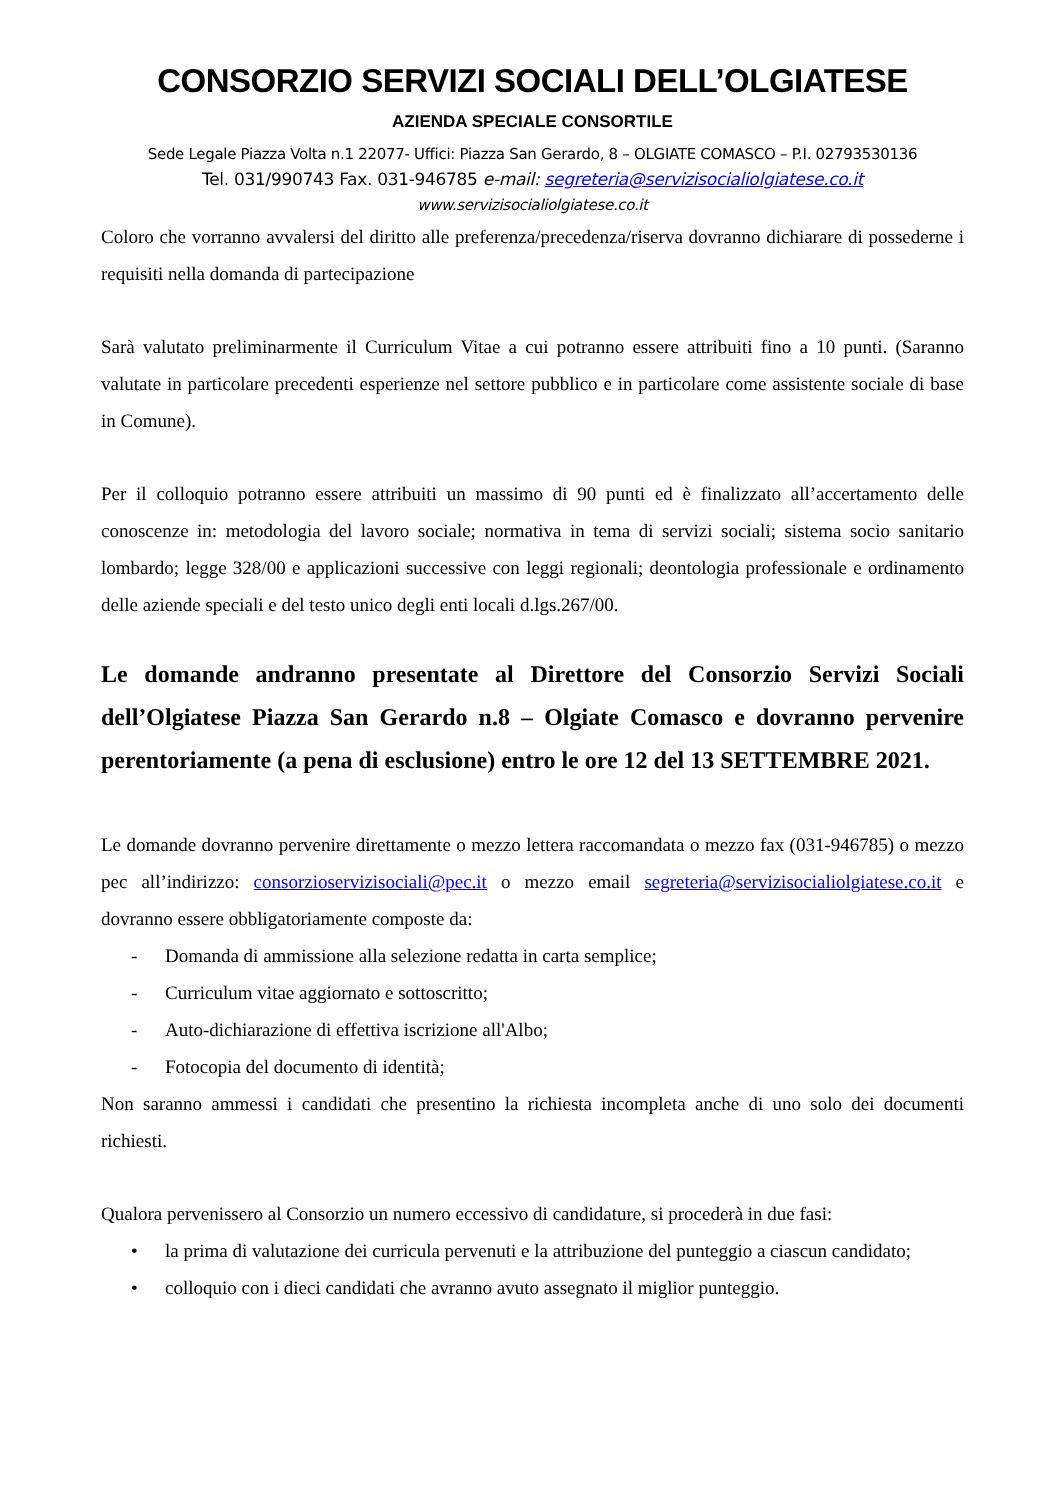CONSORZIO SERVIZI SOCIALI DELL’OLGIATESE
AZIENDA SPECIALE CONSORTILE
Sede Legale Piazza Volta n.1 22077- Uffici: Piazza San Gerardo, 8 – OLGIATE COMASCO – P.I. 02793530136
Tel. 031/990743 Fax. 031-946785 e-mail: segreteria@servizisocialiolgiatese.co.it
www.servizisocialiolgiatese.co.it
Coloro che vorranno avvalersi del diritto alle preferenza/precedenza/riserva dovranno dichiarare di possederne i requisiti nella domanda di partecipazione
Sarà valutato preliminarmente il Curriculum Vitae a cui potranno essere attribuiti fino a 10 punti. (Saranno valutate in particolare precedenti esperienze nel settore pubblico e in particolare come assistente sociale di base in Comune).
Per il colloquio potranno essere attribuiti un massimo di 90 punti ed è finalizzato all’accertamento delle conoscenze in: metodologia del lavoro sociale; normativa in tema di servizi sociali; sistema socio sanitario lombardo; legge 328/00 e applicazioni successive con leggi regionali; deontologia professionale e ordinamento delle aziende speciali e del testo unico degli enti locali d.lgs.267/00.
Le domande andranno presentate al Direttore del Consorzio Servizi Sociali dell’Olgiatese Piazza San Gerardo n.8 – Olgiate Comasco e dovranno pervenire perentoriamente (a pena di esclusione) entro le ore 12 del 13 SETTEMBRE 2021.
Le domande dovranno pervenire direttamente o mezzo lettera raccomandata o mezzo fax (031-946785) o mezzo pec all’indirizzo: consorzioservizisociali@pec.it o mezzo email segreteria@servizisocialiolgiatese.co.it e dovranno essere obbligatoriamente composte da:
- Domanda di ammissione alla selezione redatta in carta semplice;
- Curriculum vitae aggiornato e sottoscritto;
- Auto-dichiarazione di effettiva iscrizione all'Albo;
- Fotocopia del documento di identità;
Non saranno ammessi i candidati che presentino la richiesta incompleta anche di uno solo dei documenti richiesti.
Qualora pervenissero al Consorzio un numero eccessivo di candidature, si procederà in due fasi:
• la prima di valutazione dei curricula pervenuti e la attribuzione del punteggio a ciascun candidato;
• colloquio con i dieci candidati che avranno avuto assegnato il miglior punteggio.